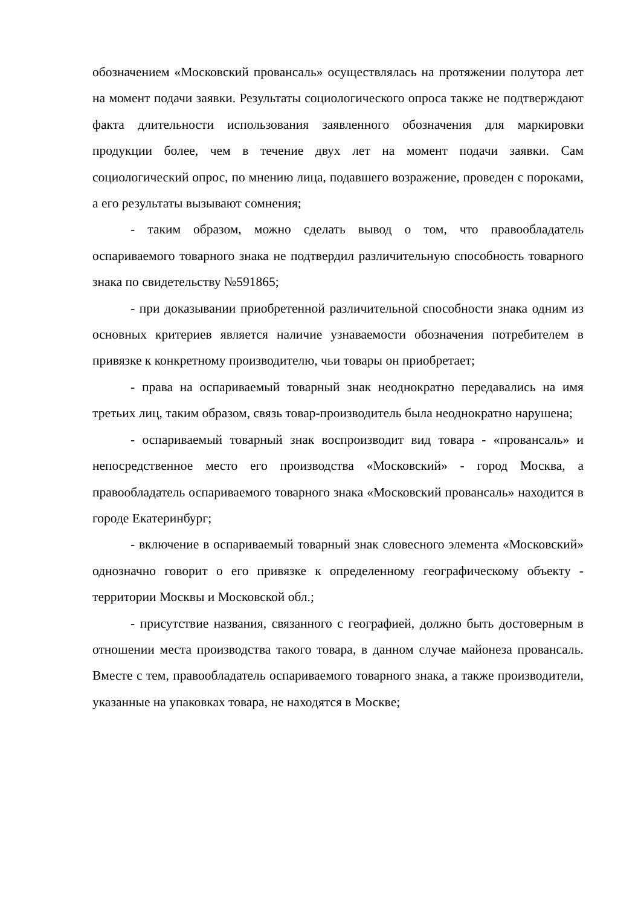обозначением «Московский провансаль» осуществлялась на протяжении полутора лет на момент подачи заявки. Результаты социологического опроса также не подтверждают факта длительности использования заявленного обозначения для маркировки продукции более, чем в течение двух лет на момент подачи заявки. Сам социологический опрос, по мнению лица, подавшего возражение, проведен с пороками, а его результаты вызывают сомнения;
- таким образом, можно сделать вывод о том, что правообладатель оспариваемого товарного знака не подтвердил различительную способность товарного знака по свидетельству №591865;
- при доказывании приобретенной различительной способности знака одним из основных критериев является наличие узнаваемости обозначения потребителем в привязке к конкретному производителю, чьи товары он приобретает;
- права на оспариваемый товарный знак неоднократно передавались на имя третьих лиц, таким образом, связь товар-производитель была неоднократно нарушена;
- оспариваемый товарный знак воспроизводит вид товара - «провансаль» и непосредственное место его производства «Московский» - город Москва, а правообладатель оспариваемого товарного знака «Московский провансаль» находится в городе Екатеринбург;
- включение в оспариваемый товарный знак словесного элемента «Московский» однозначно говорит о его привязке к определенному географическому объекту - территории Москвы и Московской обл.;
- присутствие названия, связанного с географией, должно быть достоверным в отношении места производства такого товара, в данном случае майонеза провансаль. Вместе с тем, правообладатель оспариваемого товарного знака, а также производители, указанные на упаковках товара, не находятся в Москве;